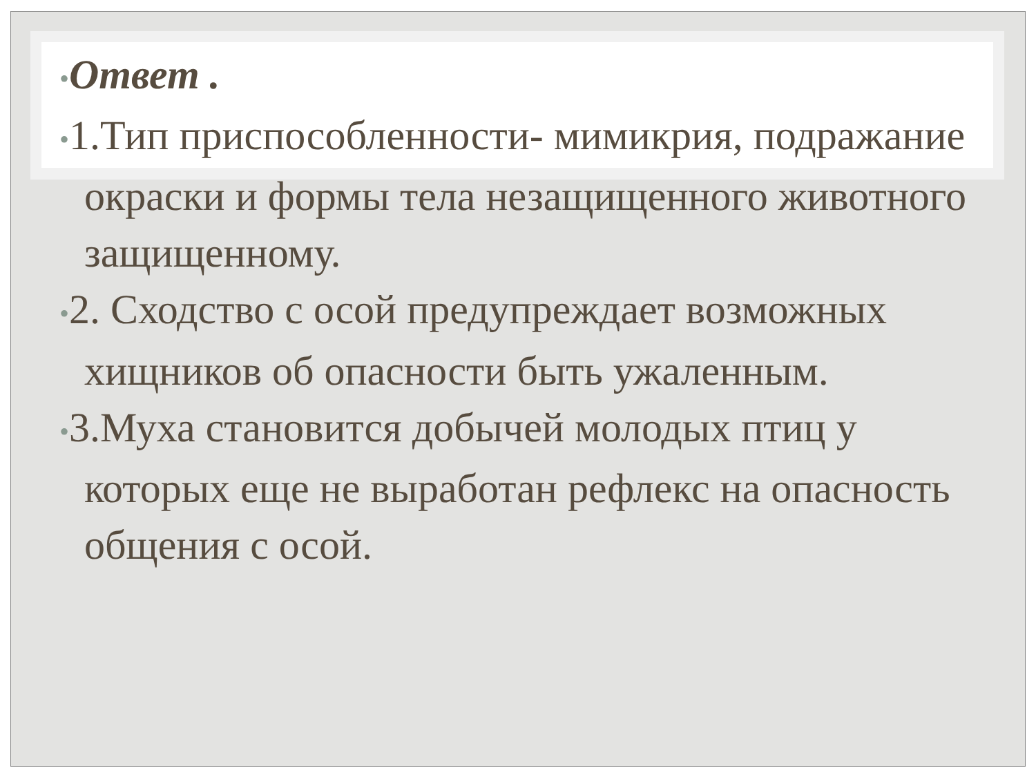•Ответ .
•1.Тип приспособленности- мимикрия, подражание окраски и формы тела незащищенного животного защищенному.
•2. Сходство с осой предупреждает возможных хищников об опасности быть ужаленным.
•3.Муха становится добычей молодых птиц у которых еще не выработан рефлекс на опасность общения с осой.